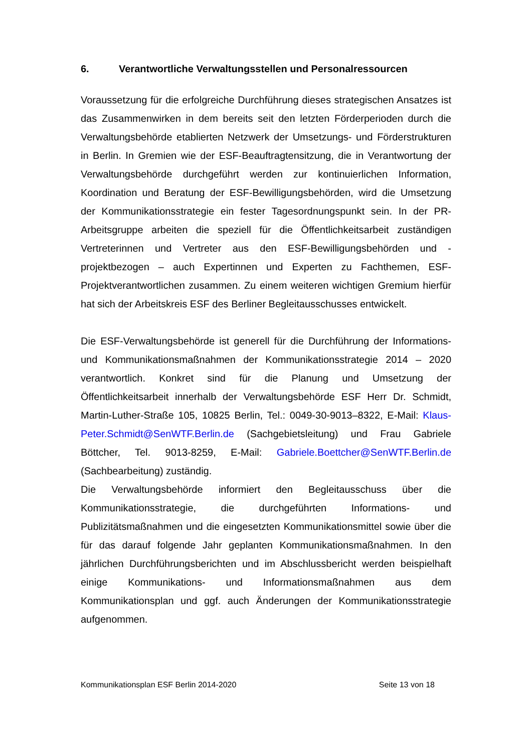6. Verantwortliche Verwaltungsstellen und Personalressourcen
Voraussetzung für die erfolgreiche Durchführung dieses strategischen Ansatzes ist das Zusammenwirken in dem bereits seit den letzten Förderperioden durch die Verwaltungsbehörde etablierten Netzwerk der Umsetzungs- und Förderstrukturen in Berlin. In Gremien wie der ESF-Beauftragtensitzung, die in Verantwortung der Verwaltungsbehörde durchgeführt werden zur kontinuierlichen Information, Koordination und Beratung der ESF-Bewilligungsbehörden, wird die Umsetzung der Kommunikationsstrategie ein fester Tagesordnungspunkt sein. In der PR-Arbeitsgruppe arbeiten die speziell für die Öffentlichkeitsarbeit zuständigen Vertreterinnen und Vertreter aus den ESF-Bewilligungsbehörden und - projektbezogen – auch Expertinnen und Experten zu Fachthemen, ESF-Projektverantwortlichen zusammen. Zu einem weiteren wichtigen Gremium hierfür hat sich der Arbeitskreis ESF des Berliner Begleitausschusses entwickelt.
Die ESF-Verwaltungsbehörde ist generell für die Durchführung der Informations- und Kommunikationsmaßnahmen der Kommunikationsstrategie 2014 – 2020 verantwortlich. Konkret sind für die Planung und Umsetzung der Öffentlichkeitsarbeit innerhalb der Verwaltungsbehörde ESF Herr Dr. Schmidt, Martin-Luther-Straße 105, 10825 Berlin, Tel.: 0049-30-9013–8322, E-Mail: Klaus-Peter.Schmidt@SenWTF.Berlin.de (Sachgebietsleitung) und Frau Gabriele Böttcher, Tel. 9013-8259, E-Mail: Gabriele.Boettcher@SenWTF.Berlin.de (Sachbearbeitung) zuständig.
Die Verwaltungsbehörde informiert den Begleitausschuss über die Kommunikationsstrategie, die durchgeführten Informations- und Publizitätsmaßnahmen und die eingesetzten Kommunikationsmittel sowie über die für das darauf folgende Jahr geplanten Kommunikationsmaßnahmen. In den jährlichen Durchführungsberichten und im Abschlussbericht werden beispielhaft einige Kommunikations- und Informationsmaßnahmen aus dem Kommunikationsplan und ggf. auch Änderungen der Kommunikationsstrategie aufgenommen.
Kommunikationsplan ESF Berlin 2014-2020 Seite 13 von 18